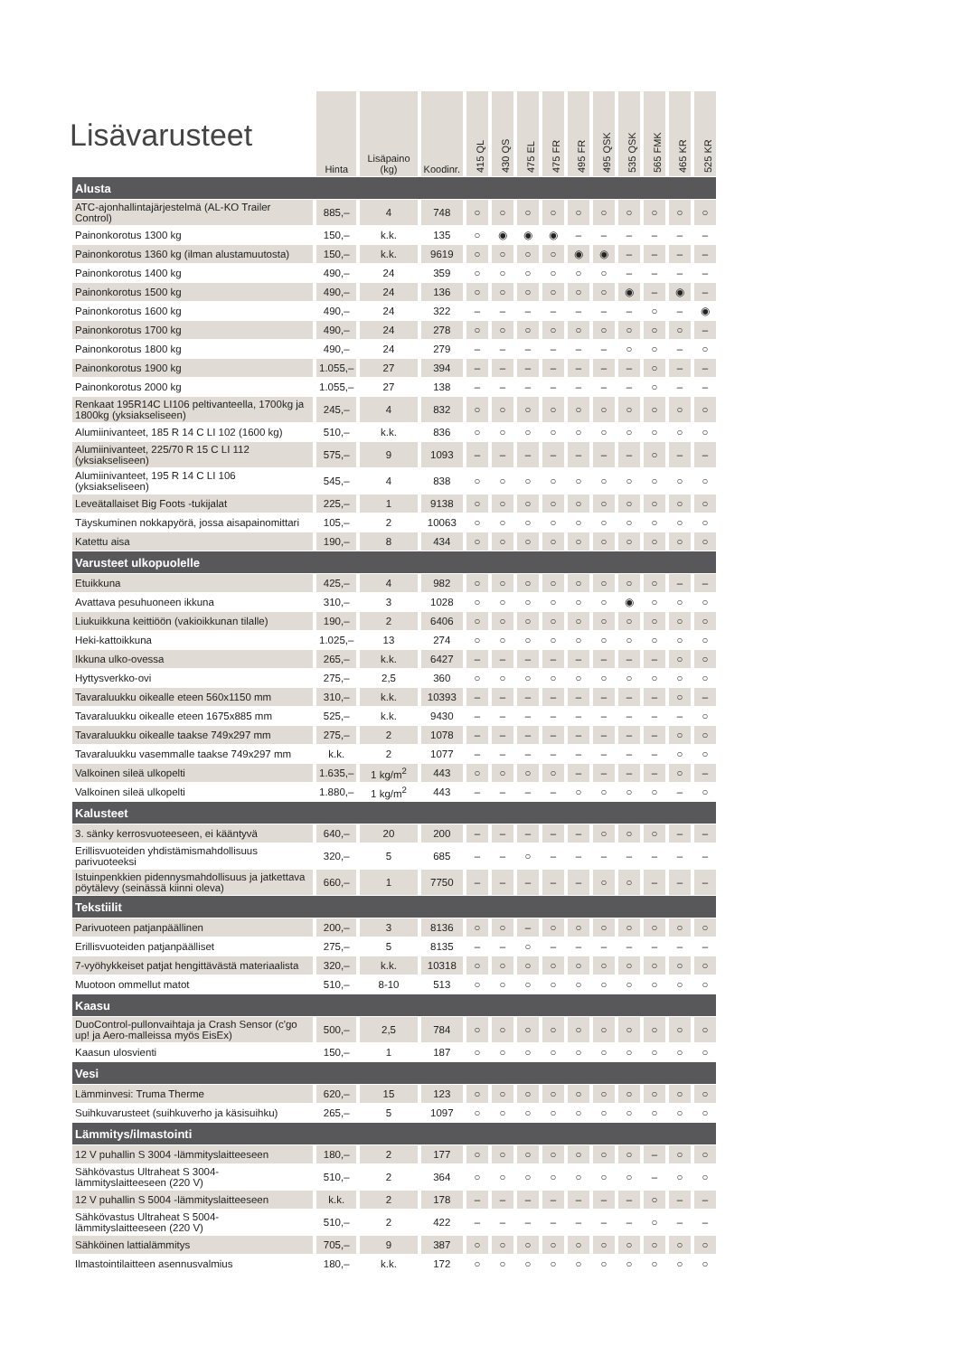Lisävarusteet
| | Hinta | Lisäpaino (kg) | Koodinr. | 415 QL | 430 QS | 475 EL | 475 FR | 495 FR | 495 QSK | 535 QSK | 565 FMK | 465 KR | 525 KR |
| --- | --- | --- | --- | --- | --- | --- | --- | --- | --- | --- | --- | --- | --- |
| Alusta | | | | | | | | | | | | | |
| ATC-ajonhallintajärjestelmä (AL-KO Trailer Control) | 885,– | 4 | 748 | ○ | ○ | ○ | ○ | ○ | ○ | ○ | ○ | ○ | ○ |
| Painonkorotus 1300 kg | 150,– | k.k. | 135 | ○ | ◉ | ◉ | ◉ | – | – | – | – | – | – |
| Painonkorotus 1360 kg (ilman alustamuutosta) | 150,– | k.k. | 9619 | ○ | ○ | ○ | ○ | ◉ | ◉ | – | – | – | – |
| Painonkorotus 1400 kg | 490,– | 24 | 359 | ○ | ○ | ○ | ○ | ○ | ○ | – | – | – | – |
| Painonkorotus 1500 kg | 490,– | 24 | 136 | ○ | ○ | ○ | ○ | ○ | ○ | ◉ | – | ◉ | – |
| Painonkorotus 1600 kg | 490,– | 24 | 322 | – | – | – | – | – | – | – | ○ | – | ◉ |
| Painonkorotus 1700 kg | 490,– | 24 | 278 | ○ | ○ | ○ | ○ | ○ | ○ | ○ | ○ | ○ | – |
| Painonkorotus 1800 kg | 490,– | 24 | 279 | – | – | – | – | – | – | ○ | ○ | – | ○ |
| Painonkorotus 1900 kg | 1.055,– | 27 | 394 | – | – | – | – | – | – | – | ○ | – | – |
| Painonkorotus 2000 kg | 1.055,– | 27 | 138 | – | – | – | – | – | – | – | ○ | – | – |
| Renkaat 195R14C LI106 peltivanteella, 1700kg ja 1800kg (yksiakseliseen) | 245,– | 4 | 832 | ○ | ○ | ○ | ○ | ○ | ○ | ○ | ○ | ○ | ○ |
| Alumiinivanteet, 185 R 14 C LI 102 (1600 kg) | 510,– | k.k. | 836 | ○ | ○ | ○ | ○ | ○ | ○ | ○ | ○ | ○ | ○ |
| Alumiinivanteet, 225/70 R 15 C LI 112 (yksiakseliseen) | 575,– | 9 | 1093 | – | – | – | – | – | – | – | ○ | – | – |
| Alumiinivanteet, 195 R 14 C LI 106 (yksiakseliseen) | 545,– | 4 | 838 | ○ | ○ | ○ | ○ | ○ | ○ | ○ | ○ | ○ | ○ |
| Leveätallaiset Big Foots -tukijalat | 225,– | 1 | 9138 | ○ | ○ | ○ | ○ | ○ | ○ | ○ | ○ | ○ | ○ |
| Täyskuminen nokkapyörä, jossa aisapainomittari | 105,– | 2 | 10063 | ○ | ○ | ○ | ○ | ○ | ○ | ○ | ○ | ○ | ○ |
| Katettu aisa | 190,– | 8 | 434 | ○ | ○ | ○ | ○ | ○ | ○ | ○ | ○ | ○ | ○ |
| Varusteet ulkopuolelle | | | | | | | | | | | | | |
| Etuikkuna | 425,– | 4 | 982 | ○ | ○ | ○ | ○ | ○ | ○ | ○ | ○ | – | – |
| Avattava pesuhuoneen ikkuna | 310,– | 3 | 1028 | ○ | ○ | ○ | ○ | ○ | ○ | ◉ | ○ | ○ | ○ |
| Liukuikkuna keittiöön (vakioikkunan tilalle) | 190,– | 2 | 6406 | ○ | ○ | ○ | ○ | ○ | ○ | ○ | ○ | ○ | ○ |
| Heki-kattoikkuna | 1.025,– | 13 | 274 | ○ | ○ | ○ | ○ | ○ | ○ | ○ | ○ | ○ | ○ |
| Ikkuna ulko-ovessa | 265,– | k.k. | 6427 | – | – | – | – | – | – | – | – | ○ | ○ |
| Hyttysverkko-ovi | 275,– | 2,5 | 360 | ○ | ○ | ○ | ○ | ○ | ○ | ○ | ○ | ○ | ○ |
| Tavaraluukku oikealle eteen 560x1150 mm | 310,– | k.k. | 10393 | – | – | – | – | – | – | – | – | ○ | – |
| Tavaraluukku oikealle eteen 1675x885 mm | 525,– | k.k. | 9430 | – | – | – | – | – | – | – | – | – | ○ |
| Tavaraluukku oikealle taakse 749x297 mm | 275,– | 2 | 1078 | – | – | – | – | – | – | – | – | ○ | ○ |
| Tavaraluukku vasemmalle taakse 749x297 mm | k.k. | 2 | 1077 | – | – | – | – | – | – | – | – | ○ | ○ |
| Valkoinen sileä ulkopelti | 1.635,– | 1 kg/m<sup>2</sup> | 443 | ○ | ○ | ○ | ○ | – | – | – | – | ○ | – |
| Valkoinen sileä ulkopelti | 1.880,– | 1 kg/m<sup>2</sup> | 443 | – | – | – | – | ○ | ○ | ○ | ○ | – | ○ |
| Kalusteet | | | | | | | | | | | | | |
| 3. sänky kerrosvuoteeseen, ei kääntyvä | 640,– | 20 | 200 | – | – | – | – | – | ○ | ○ | ○ | – | – |
| Erillisvuoteiden yhdistämismahdollisuus parivuoteeksi | 320,– | 5 | 685 | – | – | ○ | – | – | – | – | – | – | – |
| Istuinpenkkien pidennysmahdollisuus ja jatkettava pöytälevy (seinässä kiinni oleva) | 660,– | 1 | 7750 | – | – | – | – | – | ○ | ○ | – | – | – |
| Tekstiilit | | | | | | | | | | | | | |
| Parivuoteen patjanpäällinen | 200,– | 3 | 8136 | ○ | ○ | – | ○ | ○ | ○ | ○ | ○ | ○ | ○ |
| Erillisvuoteiden patjanpäälliset | 275,– | 5 | 8135 | – | – | ○ | – | – | – | – | – | – | – |
| 7-vyöhykkeiset patjat hengittävästä materiaalista | 320,– | k.k. | 10318 | ○ | ○ | ○ | ○ | ○ | ○ | ○ | ○ | ○ | ○ |
| Muotoon ommellut matot | 510,– | 8-10 | 513 | ○ | ○ | ○ | ○ | ○ | ○ | ○ | ○ | ○ | ○ |
| Kaasu | | | | | | | | | | | | | |
| DuoControl-pullonvaihtaja ja Crash Sensor (c'go up! ja Aero-malleissa myös EisEx) | 500,– | 2,5 | 784 | ○ | ○ | ○ | ○ | ○ | ○ | ○ | ○ | ○ | ○ |
| Kaasun ulosvienti | 150,– | 1 | 187 | ○ | ○ | ○ | ○ | ○ | ○ | ○ | ○ | ○ | ○ |
| Vesi | | | | | | | | | | | | | |
| Lämminvesi: Truma Therme | 620,– | 15 | 123 | ○ | ○ | ○ | ○ | ○ | ○ | ○ | ○ | ○ | ○ |
| Suihkuvarusteet (suihkuverho ja käsisuihku) | 265,– | 5 | 1097 | ○ | ○ | ○ | ○ | ○ | ○ | ○ | ○ | ○ | ○ |
| Lämmitys/ilmastointi | | | | | | | | | | | | | |
| 12 V puhallin S 3004 -lämmityslaitteeseen | 180,– | 2 | 177 | ○ | ○ | ○ | ○ | ○ | ○ | ○ | – | ○ | ○ |
| Sähkövastus Ultraheat S 3004-lämmityslaitteeseen (220 V) | 510,– | 2 | 364 | ○ | ○ | ○ | ○ | ○ | ○ | ○ | – | ○ | ○ |
| 12 V puhallin S 5004 -lämmityslaitteeseen | k.k. | 2 | 178 | – | – | – | – | – | – | – | ○ | – | – |
| Sähkövastus Ultraheat S 5004-lämmityslaitteeseen (220 V) | 510,– | 2 | 422 | – | – | – | – | – | – | – | ○ | – | – |
| Sähköinen lattialämmitys | 705,– | 9 | 387 | ○ | ○ | ○ | ○ | ○ | ○ | ○ | ○ | ○ | ○ |
| Ilmastointilaitteen asennusvalmius | 180,– | k.k. | 172 | ○ | ○ | ○ | ○ | ○ | ○ | ○ | ○ | ○ | ○ |